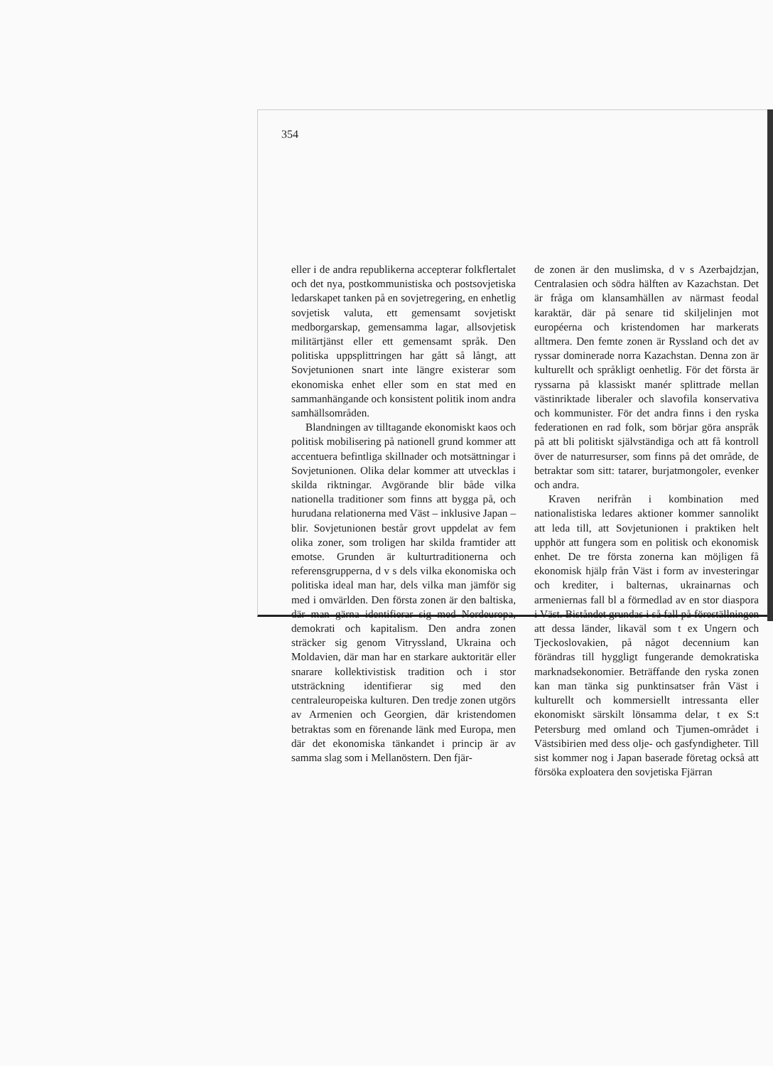354
eller i de andra republikerna accepterar folkflertalet och det nya, postkommunistiska och postsovjetiska ledarskapet tanken på en sovjetregering, en enhetlig sovjetisk valuta, ett gemensamt sovjetiskt medborgarskap, gemensamma lagar, allsovjetisk militärtjänst eller ett gemensamt språk. Den politiska uppsplittringen har gått så långt, att Sovjetunionen snart inte längre existerar som ekonomiska enhet eller som en stat med en sammanhängande och konsistent politik inom andra samhällsområden.
Blandningen av tilltagande ekonomiskt kaos och politisk mobilisering på nationell grund kommer att accentuera befintliga skillnader och motsättningar i Sovjetunionen. Olika delar kommer att utvecklas i skilda riktningar. Avgörande blir både vilka nationella traditioner som finns att bygga på, och hurudana relationerna med Väst – inklusive Japan – blir. Sovjetunionen består grovt uppdelat av fem olika zoner, som troligen har skilda framtider att emotse. Grunden är kulturtraditionerna och referensgrupperna, d v s dels vilka ekonomiska och politiska ideal man har, dels vilka man jämför sig med i omvärlden. Den första zonen är den baltiska, där man gärna identifierar sig med Nordeuropa, demokrati och kapitalism. Den andra zonen sträcker sig genom Vitryssland, Ukraina och Moldavien, där man har en starkare auktoritär eller snarare kollektivistisk tradition och i stor utsträckning identifierar sig med den centraleuropeiska kulturen. Den tredje zonen utgörs av Armenien och Georgien, där kristendomen betraktas som en förenande länk med Europa, men där det ekonomiska tänkandet i princip är av samma slag som i Mellanöstern. Den fjär-
de zonen är den muslimska, d v s Azerbajdzjan, Centralasien och södra hälften av Kazachstan. Det är fråga om klansamhällen av närmast feodal karaktär, där på senare tid skiljelinjen mot européerna och kristendomen har markerats alltmera. Den femte zonen är Ryssland och det av ryssar dominerade norra Kazachstan. Denna zon är kulturellt och språkligt oenhetlig. För det första är ryssarna på klassiskt manér splittrade mellan västinriktade liberaler och slavofila konservativa och kommunister. För det andra finns i den ryska federationen en rad folk, som börjar göra anspråk på att bli politiskt självständiga och att få kontroll över de naturresurser, som finns på det område, de betraktar som sitt: tatarer, burjatmongoler, evenker och andra.
Kraven nerifrån i kombination med nationalistiska ledares aktioner kommer sannolikt att leda till, att Sovjetunionen i praktiken helt upphör att fungera som en politisk och ekonomisk enhet. De tre första zonerna kan möjligen få ekonomisk hjälp från Väst i form av investeringar och krediter, i balternas, ukrainarnas och armeniernas fall bl a förmedlad av en stor diaspora i Väst. Biståndet grundas i så fall på föreställningen att dessa länder, likaväl som t ex Ungern och Tjeckoslovakien, på något decennium kan förändras till hyggligt fungerande demokratiska marknadsekonomier. Beträffande den ryska zonen kan man tänka sig punktinsatser från Väst i kulturellt och kommersiellt intressanta eller ekonomiskt särskilt lönsamma delar, t ex S:t Petersburg med omland och Tjumen-området i Västsibirien med dess olje- och gasfyndigheter. Till sist kommer nog i Japan baserade företag också att försöka exploatera den sovjetiska Fjärran